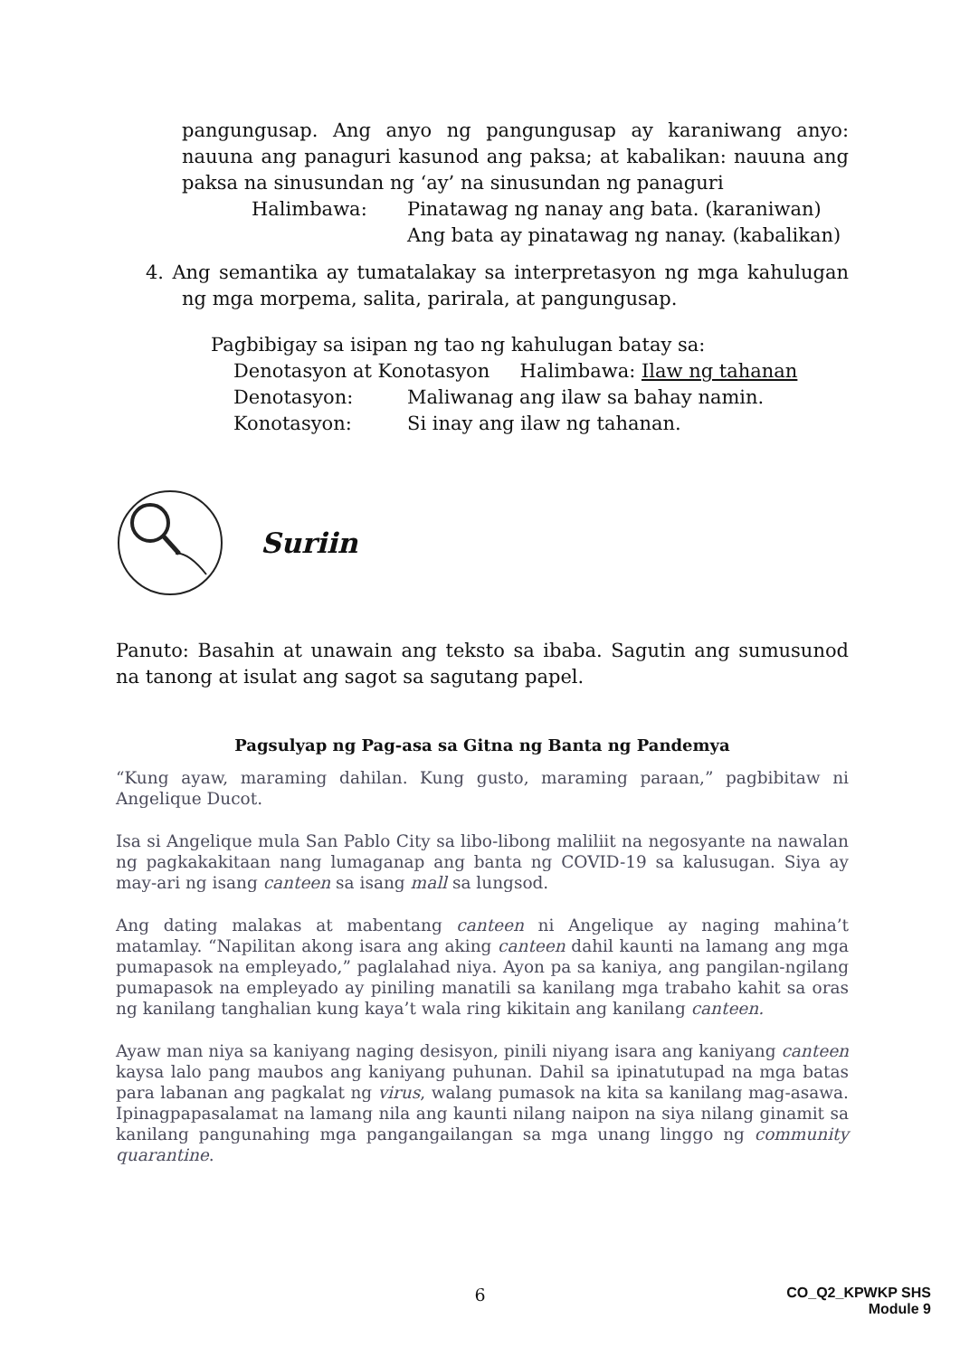pangungusap. Ang anyo ng pangungusap ay karaniwang anyo: nauuna ang panaguri kasunod ang paksa; at kabalikan: nauuna ang paksa na sinusundan ng ‘ay’ na sinusundan ng panaguri
Halimbawa: Pinatawag ng nanay ang bata. (karaniwan)
Ang bata ay pinatawag ng nanay. (kabalikan)
4. Ang semantika ay tumatalakay sa interpretasyon ng mga kahulugan ng mga morpema, salita, parirala, at pangungusap.
Pagbibigay sa isipan ng tao ng kahulugan batay sa:
Denotasyon at Konotasyon Halimbawa: Ilaw ng tahanan
Denotasyon: Maliwanag ang ilaw sa bahay namin.
Konotasyon: Si inay ang ilaw ng tahanan.
Suriin
Panuto: Basahin at unawain ang teksto sa ibaba. Sagutin ang sumusunod na tanong at isulat ang sagot sa sagutang papel.
Pagsulyap ng Pag-asa sa Gitna ng Banta ng Pandemya
“Kung ayaw, maraming dahilan. Kung gusto, maraming paraan,” pagbibitaw ni Angelique Ducot.
Isa si Angelique mula San Pablo City sa libo-libong maliliit na negosyante na nawalan ng pagkakakitaan nang lumaganap ang banta ng COVID-19 sa kalusugan. Siya ay may-ari ng isang canteen sa isang mall sa lungsod.
Ang dating malakas at mabentang canteen ni Angelique ay naging mahina’t matamlay. “Napilitan akong isara ang aking canteen dahil kaunti na lamang ang mga pumapasok na empleyado,” paglalahad niya. Ayon pa sa kaniya, ang pangilan-ngilang pumapasok na empleyado ay piniling manatili sa kanilang mga trabaho kahit sa oras ng kanilang tanghalian kung kaya’t wala ring kikitain ang kanilang canteen.
Ayaw man niya sa kaniyang naging desisyon, pinili niyang isara ang kaniyang canteen kaysa lalo pang maubos ang kaniyang puhunan. Dahil sa ipinatutupad na mga batas para labanan ang pagkalat ng virus, walang pumasok na kita sa kanilang mag-asawa. Ipinagpapasalamat na lamang nila ang kaunti nilang naipon na siya nilang ginamit sa kanilang pangunahing mga pangangailangan sa mga unang linggo ng community quarantine.
6 CO_Q2_KPWKP SHS
Module 9